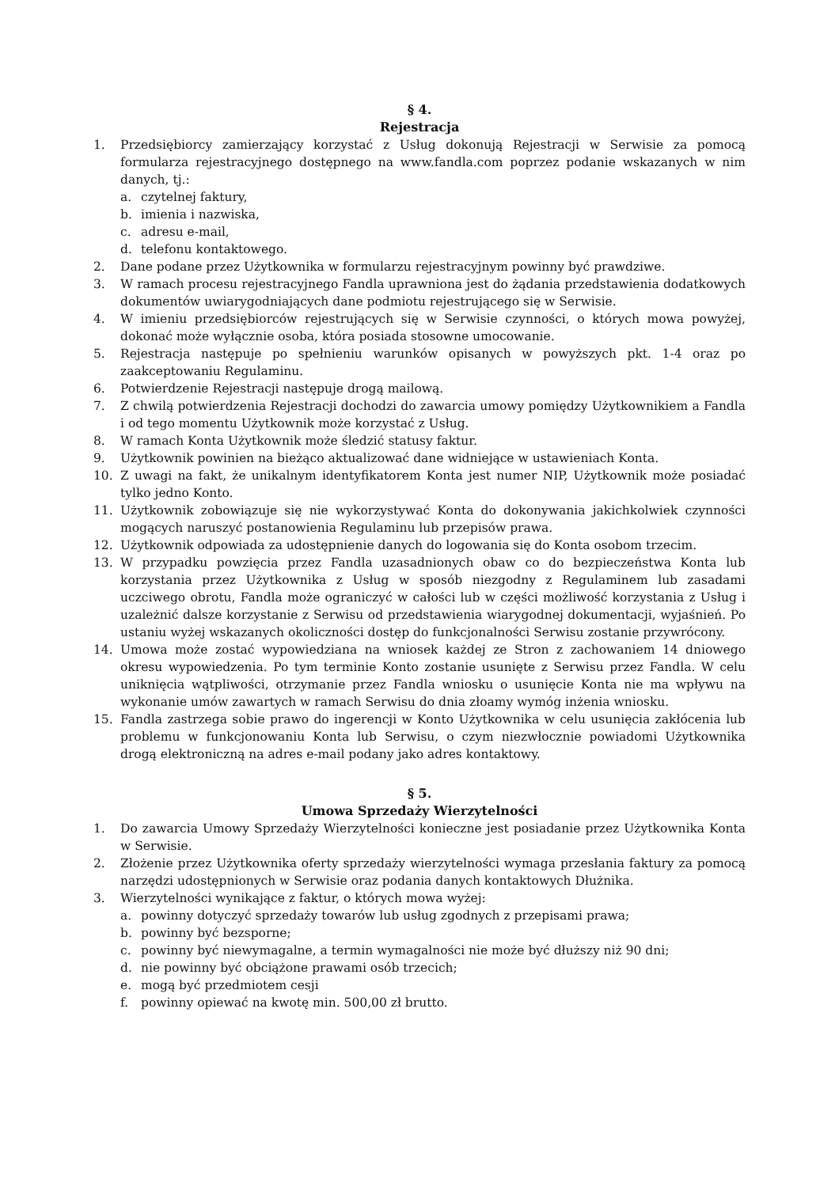§ 4.
Rejestracja
1. Przedsiębiorcy zamierzający korzystać z Usług dokonują Rejestracji w Serwisie za pomocą formularza rejestracyjnego dostępnego na www.fandla.com poprzez podanie wskazanych w nim danych, tj.:
a. czytelnej faktury,
b. imienia i nazwiska,
c. adresu e-mail,
d. telefonu kontaktowego.
2. Dane podane przez Użytkownika w formularzu rejestracyjnym powinny być prawdziwe.
3. W ramach procesu rejestracyjnego Fandla uprawniona jest do żądania przedstawienia dodatkowych dokumentów uwiarygodniających dane podmiotu rejestrującego się w Serwisie.
4. W imieniu przedsiębiorców rejestrujących się w Serwisie czynności, o których mowa powyżej, dokonać może wyłącznie osoba, która posiada stosowne umocowanie.
5. Rejestracja następuje po spełnieniu warunków opisanych w powyższych pkt. 1-4 oraz po zaakceptowaniu Regulaminu.
6. Potwierdzenie Rejestracji następuje drogą mailową.
7. Z chwilą potwierdzenia Rejestracji dochodzi do zawarcia umowy pomiędzy Użytkownikiem a Fandla i od tego momentu Użytkownik może korzystać z Usług.
8. W ramach Konta Użytkownik może śledzić statusy faktur.
9. Użytkownik powinien na bieżąco aktualizować dane widniejące w ustawieniach Konta.
10. Z uwagi na fakt, że unikalnym identyfikatorem Konta jest numer NIP, Użytkownik może posiadać tylko jedno Konto.
11. Użytkownik zobowiązuje się nie wykorzystywać Konta do dokonywania jakichkolwiek czynności mogących naruszyć postanowienia Regulaminu lub przepisów prawa.
12. Użytkownik odpowiada za udostępnienie danych do logowania się do Konta osobom trzecim.
13. W przypadku powzięcia przez Fandla uzasadnionych obaw co do bezpieczeństwa Konta lub korzystania przez Użytkownika z Usług w sposób niezgodny z Regulaminem lub zasadami uczciwego obrotu, Fandla może ograniczyć w całości lub w części możliwość korzystania z Usług i uzależnić dalsze korzystanie z Serwisu od przedstawienia wiarygodnej dokumentacji, wyjaśnień. Po ustaniu wyżej wskazanych okoliczności dostęp do funkcjonalności Serwisu zostanie przywrócony.
14. Umowa może zostać wypowiedziana na wniosek każdej ze Stron z zachowaniem 14 dniowego okresu wypowiedzenia. Po tym terminie Konto zostanie usunięte z Serwisu przez Fandla. W celu uniknięcia wątpliwości, otrzymanie przez Fandla wniosku o usunięcie Konta nie ma wpływu na wykonanie umów zawartych w ramach Serwisu do dnia złoamy wymóg inżenia wniosku.
15. Fandla zastrzega sobie prawo do ingerencji w Konto Użytkownika w celu usunięcia zakłócenia lub problemu w funkcjonowaniu Konta lub Serwisu, o czym niezwłocznie powiadomi Użytkownika drogą elektroniczną na adres e-mail podany jako adres kontaktowy.
§ 5.
Umowa Sprzedaży Wierzytelności
1. Do zawarcia Umowy Sprzedaży Wierzytelności konieczne jest posiadanie przez Użytkownika Konta w Serwisie.
2. Złożenie przez Użytkownika oferty sprzedaży wierzytelności wymaga przesłania faktury za pomocą narzędzi udostępnionych w Serwisie oraz podania danych kontaktowych Dłużnika.
3. Wierzytelności wynikające z faktur, o których mowa wyżej:
a. powinny dotyczyć sprzedaży towarów lub usług zgodnych z przepisami prawa;
b. powinny być bezsporne;
c. powinny być niewymagalne, a termin wymagalności nie może być dłuższy niż 90 dni;
d. nie powinny być obciążone prawami osób trzecich;
e. mogą być przedmiotem cesji
f. powinny opiewać na kwotę min. 500,00 zł brutto.